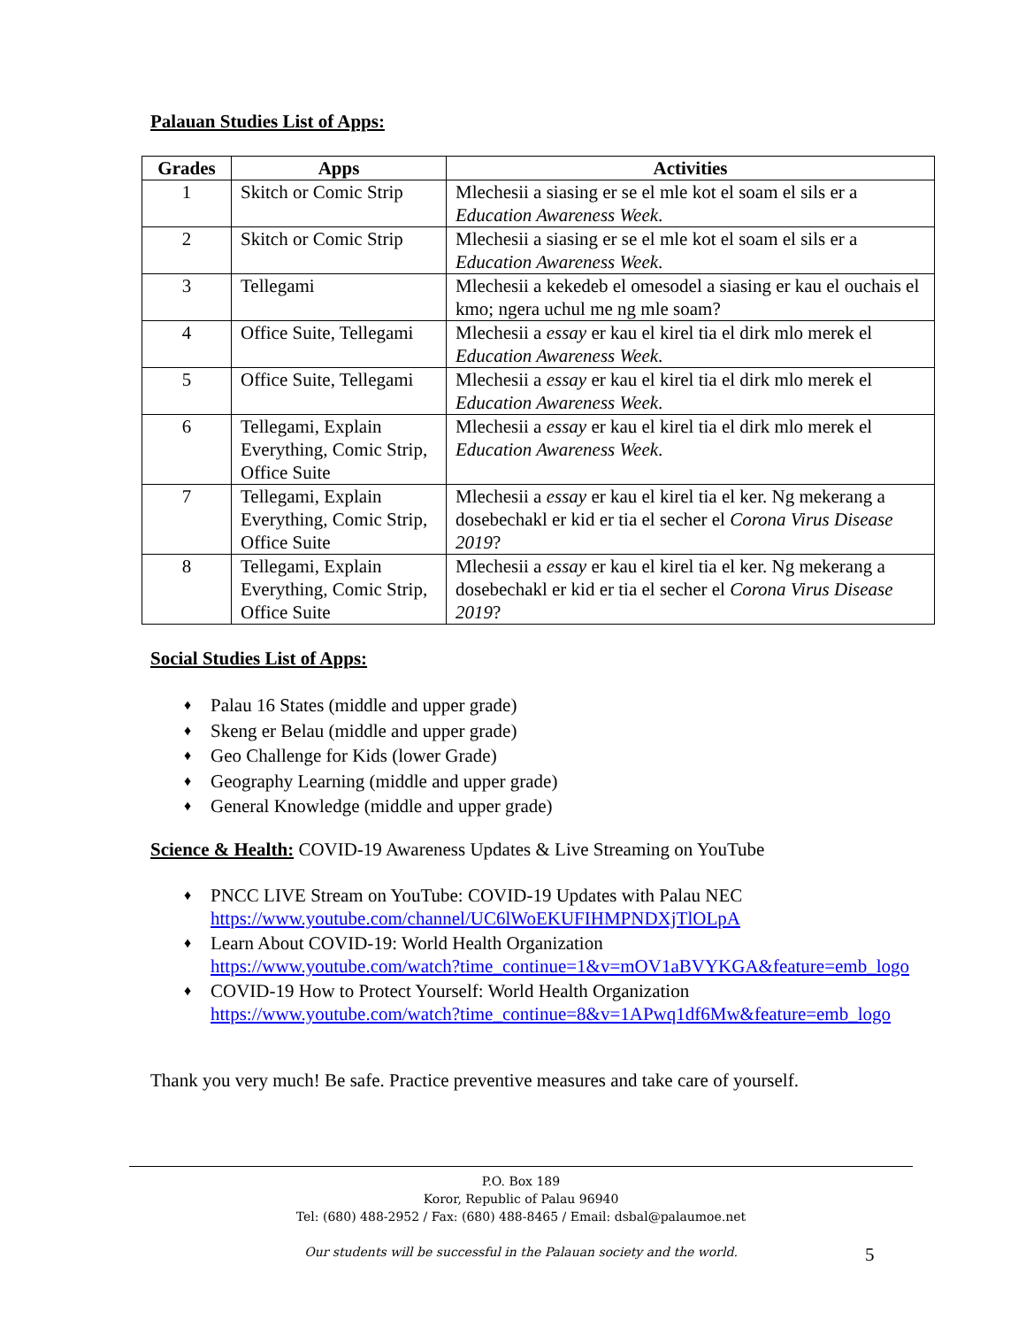Palauan Studies List of Apps:
| Grades | Apps | Activities |
| --- | --- | --- |
| 1 | Skitch or Comic Strip | Mlechesii a siasing er se el mle kot el soam el sils er a Education Awareness Week . |
| 2 | Skitch or Comic Strip | Mlechesii a siasing er se el mle kot el soam el sils er a Education Awareness Week . |
| 3 | Tellegami | Mlechesii a kekedeb el omesodel a siasing er kau el ouchais el kmo; ngera uchul me ng mle soam? |
| 4 | Office Suite, Tellegami | Mlechesii a essay er kau el kirel tia el dirk mlo merek el Education Awareness Week . |
| 5 | Office Suite, Tellegami | Mlechesii a essay er kau el kirel tia el dirk mlo merek el Education Awareness Week . |
| 6 | Tellegami, Explain Everything, Comic Strip, Office Suite | Mlechesii a essay er kau el kirel tia el dirk mlo merek el Education Awareness Week . |
| 7 | Tellegami, Explain Everything, Comic Strip, Office Suite | Mlechesii a essay er kau el kirel tia el ker. Ng mekerang a dosebechakl er kid er tia el secher el Corona Virus Disease 2019 ? |
| 8 | Tellegami, Explain Everything, Comic Strip, Office Suite | Mlechesii a essay er kau el kirel tia el ker. Ng mekerang a dosebechakl er kid er tia el secher el Corona Virus Disease 2019 ? |
Social Studies List of Apps:
♦ Palau 16 States (middle and upper grade)
♦ Skeng er Belau (middle and upper grade)
♦ Geo Challenge for Kids (lower Grade)
♦ Geography Learning (middle and upper grade)
♦ General Knowledge (middle and upper grade)
Science & Health: COVID-19 Awareness Updates & Live Streaming on YouTube
♦ PNCC LIVE Stream on YouTube: COVID-19 Updates with Palau NEC
https://www.youtube.com/channel/UC6lWoEKUFIHMPNDXjTlOLpA
♦ Learn About COVID-19: World Health Organization
https://www.youtube.com/watch?time_continue=1&v=mOV1aBVYKGA&feature=emb_logo
♦ COVID-19 How to Protect Yourself: World Health Organization
https://www.youtube.com/watch?time_continue=8&v=1APwq1df6Mw&feature=emb_logo
Thank you very much! Be safe. Practice preventive measures and take care of yourself.
P.O. Box 189
Koror, Republic of Palau 96940
Tel: (680) 488-2952 / Fax: (680) 488-8465 / Email: dsbal@palaumoe.net
Our students will be successful in the Palauan society and the world.
5